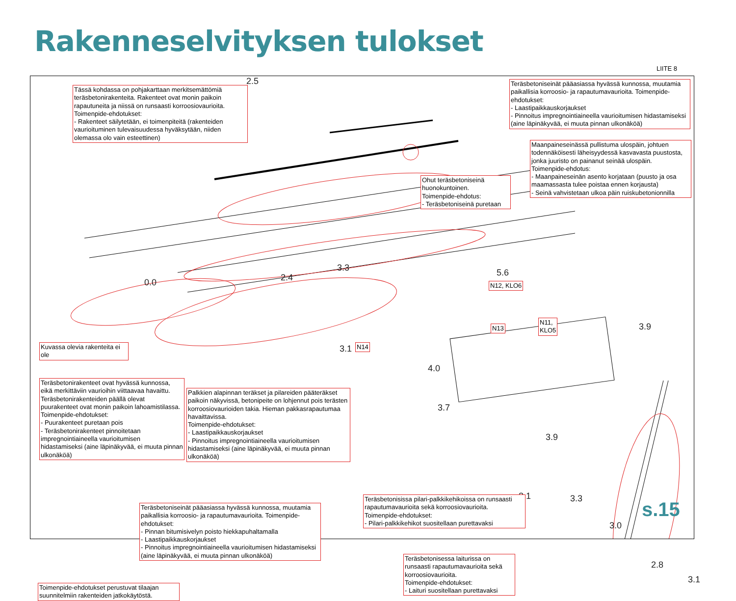Rakenneselvityksen tulokset
LIITE 8
2.5
0.0 2.4
3.3 5.6
3.9
3.1
4.0
3.7
3.9
3.1 3.3
3.0
2.8
3.1
Tässä kohdassa on pohjakarttaan merkitsemättömiä teräsbetonirakenteita. Rakenteet ovat monin paikoin rapautuneita ja niissä on runsaasti korroosiovaurioita. Toimenpide-ehdotukset:
- Rakenteet säilytetään, ei toimenpiteitä (rakenteiden vaurioituminen tulevaisuudessa hyväksytään, niiden olemassa olo vain esteettinen)
Teräsbetoniseinät pääasiassa hyvässä kunnossa, muutamia paikallisia korroosio- ja rapautumavaurioita. Toimenpide-ehdotukset:
- Laastipaikkauskorjaukset
- Pinnoitus impregnointiaineella vaurioitumisen hidastamiseksi (aine läpinäkyvää, ei muuta pinnan ulkonäköä)
Maanpaineseinässä pullistuma ulospäin, johtuen todennäköisesti läheisyydessä kasvavasta puustosta, jonka juuristo on painanut seinää ulospäin.
Toimenpide-ehdotus:
- Maanpaineseinän asento korjataan (puusto ja osa maamassasta tulee poistaa ennen korjausta)
- Seinä vahvistetaan ulkoa päin ruiskubetonionnilla
Ohut teräsbetoniseinä huonokuntoinen.
Toimenpide-ehdotus:
- Teräsbetoniseinä puretaan
N12, KLO6
N13
N11,
KLO5
N14
Kuvassa olevia rakenteita ei ole
Teräsbetonirakenteet ovat hyvässä kunnossa, eikä merkittäviin vaurioihin viittaavaa havaittu. Teräsbetonirakenteiden päällä olevat puurakenteet ovat monin paikoin lahoamistilassa.
Toimenpide-ehdotukset:
- Puurakenteet puretaan pois
- Teräsbetonirakenteet pinnoitetaan impregnointiaineella vaurioitumisen hidastamiseksi (aine läpinäkyvää, ei muuta pinnan ulkonäköä)
Palkkien alapinnan teräkset ja pilareiden pääteräkset paikoin näkyvissä, betonipeite on lohjennut pois terästen korroosiovaurioiden takia. Hieman pakkasrapautumaa havaittavissa.
Toimenpide-ehdotukset:
- Laastipaikkauskorjaukset
- Pinnoitus impregnointiaineella vaurioitumisen hidastamiseksi (aine läpinäkyvää, ei muuta pinnan ulkonäköä)
Teräsbetoniseinät pääasiassa hyvässä kunnossa, muutamia paikallisia korroosio- ja rapautumavaurioita. Toimenpide-ehdotukset:
- Pinnan bitumisivelyn poisto hiekkapuhaltamalla
- Laastipaikkauskorjaukset
- Pinnoitus impregnointiaineella vaurioitumisen hidastamiseksi (aine läpinäkyvää, ei muuta pinnan ulkonäköä)
Teräsbetonisissa pilari-palkkikehikoissa on runsaasti rapautumavaurioita sekä korroosiovaurioita.
Toimenpide-ehdotukset:
- Pilari-palkkikehikot suositellaan purettavaksi
Teräsbetonisessa laiturissa on runsaasti rapautumavaurioita sekä korroosiovaurioita.
Toimenpide-ehdotukset:
- Laituri suositellaan purettavaksi
Toimenpide-ehdotukset perustuvat tilaajan suunnitelmiin rakenteiden jatkokäytöstä.
s.15